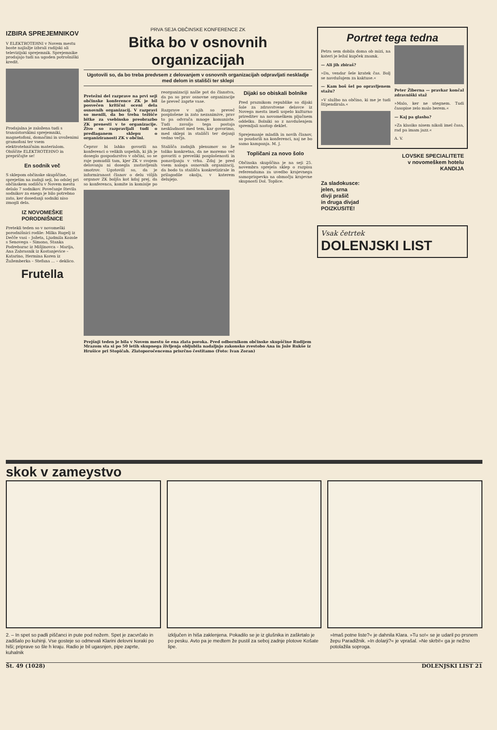IZBIRA SPREJEMNIKOV
V ELEKTROTEHNI v Novem mestu boste najlažje izbrali radijski ali televizijski sprejemnik. Sprejemnike prodajajo tudi na ugoden potrošniški kredit.
Prodajalna je založena tudi s transistorskimi sprejemniki, magnetofoni, domačimi in uvoženimi gramofoni ter vsem elektrotehničnim materialom. Obiščite ELEKTROTEHNO in prepričajte se!
En sodnik več
S sklepom občinske skupščine, sprejetim na zadnji seji, bo odslej pri občinskem sodišču v Novem mestu delalo 7 sodnikov. Povečanje števila sodnikov za enega je bilo potrebno zato, ker dosedanji sodniki niso zmogli dela.
IZ NOVOMEŠKE PORODNIŠNICE
Pretekli teden so v novomeški porodnišnici rodile: Milka Rugelj iz Dečče vasi – Jožeta, Ljudmila Kozole s Senovega – Simono, Stanka Podrebarac iz Mišjinovca – Marija, Ana Zabrasnik iz Kostanjevice – Katarino, Hermina Koren iz Žužemberka – Stefana ... – deklico.
Frutella
PRVA SEJA OBČINSKE KONFERENCE ZK
Bitka bo v osnovnih organizacijah
Ugotovili so, da bo treba predvsem z delovanjem v osnovnih organizacijah odpravljati neskladje med delom in stališči ter sklepi
Pretežni del razprave na prvi seji občinske konference ZK je bil posvečen kritični oceni dela osnovnih organizacij. V razpravi so menili, da bo treba težišče bitke za vsebinsko preobrazbo ZK prenesti v te organizacije. Živo so razpravljali tudi o predlaganem sklepu o organiziranosti ZK v občini.
Čeprav bi lahko govorili na konferenci o velikih uspehih, ki jih je doseglo gospodarstvo v občini, so se raje pomudili tam, kjer ZK v svojem delovanju ni dosegla zastavljenih smotrov. Ugotovili so, da je informiranost članov o delu višjih organov ZK boljša kot kdaj prej, da so konferenca, komite in komisije po reorganizaciji našle pot do članstva, da pa so prav osnovne organizacije še preveč zaprte vase.
Razprave v njih so preveč posplošene in zato nezanimive, prav to pa odvrača mnoge komuniste. Tudi zavoljo tega postaja neskladnost med tem, kar govorimo, med sklepi in stališči ter dejanji vedno večja.
Stališča zadnjih plenumov so že toliko konkretna, da ne moremo več govoriti o preveliki posplošenosti in ponavljanju v vrhu. Zdaj je pred vsem naloga osnovnih organizacij, da bodo ta stališča konkretizirale in prilagodile okolju, v katerem delujejo.
Dijaki so obiskali bolnike
Pred praznikom republike so dijaki šole za zdravstvene delavce iz Novega mesta imeli uspelo kulturno prireditev na novomeškem pljučnem oddelku. Bolniki so z navdušenjem spremljali nastop deklet.
Sprejemanje mladih in novih članov, so poudarili na konferenci, naj ne bo samo kampanja. M. J.
Topličani za novo šolo
Občinska skupščina je na seji 25. novembra sprejela sklep o razpisu referenduma za uvedbo krajevnega samoprispevka na območju krajevne skupnosti Dol. Toplice.
Prejšnji teden je bila v Novem mestu še ena zlata poroka. Pred odbornikom občinske skupščine Rudijem Mrazom sta si po 50 letih skupnega življenja obljubila nadaljnjo zakonsko zvestobo Ana in Jože Rukše iz Hrušice pri Stopičah. Zlatoporočencema prisrčno čestitamo (Foto: Ivan Zoran)
Portret tega tedna
Petra sem dobila doma ob mizi, na kateri je ležal kupček znamk.
— Ali jih zbiraš?
»Da, vendar šele kratek čas. Bolj se navdušujem za kaktuse.«
— Kam boš šel po opravljenem stažu?
»V službo na občino, ki me je tudi štipendirala.«
Peter Žiberna — pravkar končal zdravniški staž
»Malo, ker ne utegnem. Tudi časopise zelo malo berem.«
— Kaj pa glasba?
»Za klasiko nisem nikoli imel časa, rad pa imam jazz.«
A. V.
LOVSKE SPECIALITETE
v novomeškem hotelu
KANDIJA
Za sladokusce:
jelen, srna
divji prašič
in druga divjad
POIZKUSITE!
Vsak četrtek
DOLENJSKI LIST
skok v zameystvo
2. – In spet so padli piščanci in pute pod nožem. Spet je zacvrčalo in zadišalo po kuhinji. Vse gosteje so odmevali Klarini delovni koraki po hiši; priprave so šle h kraju. Radio je bil ugasnjen, pipe zaprte, kuhalnik
izključen in hiša zaklenjena. Pokadilo se je iz glušnika in zaškrtalo je po pesku. Avto pa je medtem že pustil za seboj zadnje plotove Košate lipe.
»Imaš potne liste?« je dahnila Klara. »Tu so!« se je udaril po prsnem žepu Paradižnik. »In dolarji?« je vprašal. »Ne skrbi!« ga je nežno potolažila soproga.
Št. 49 (1028) DOLENJSKI LIST 21